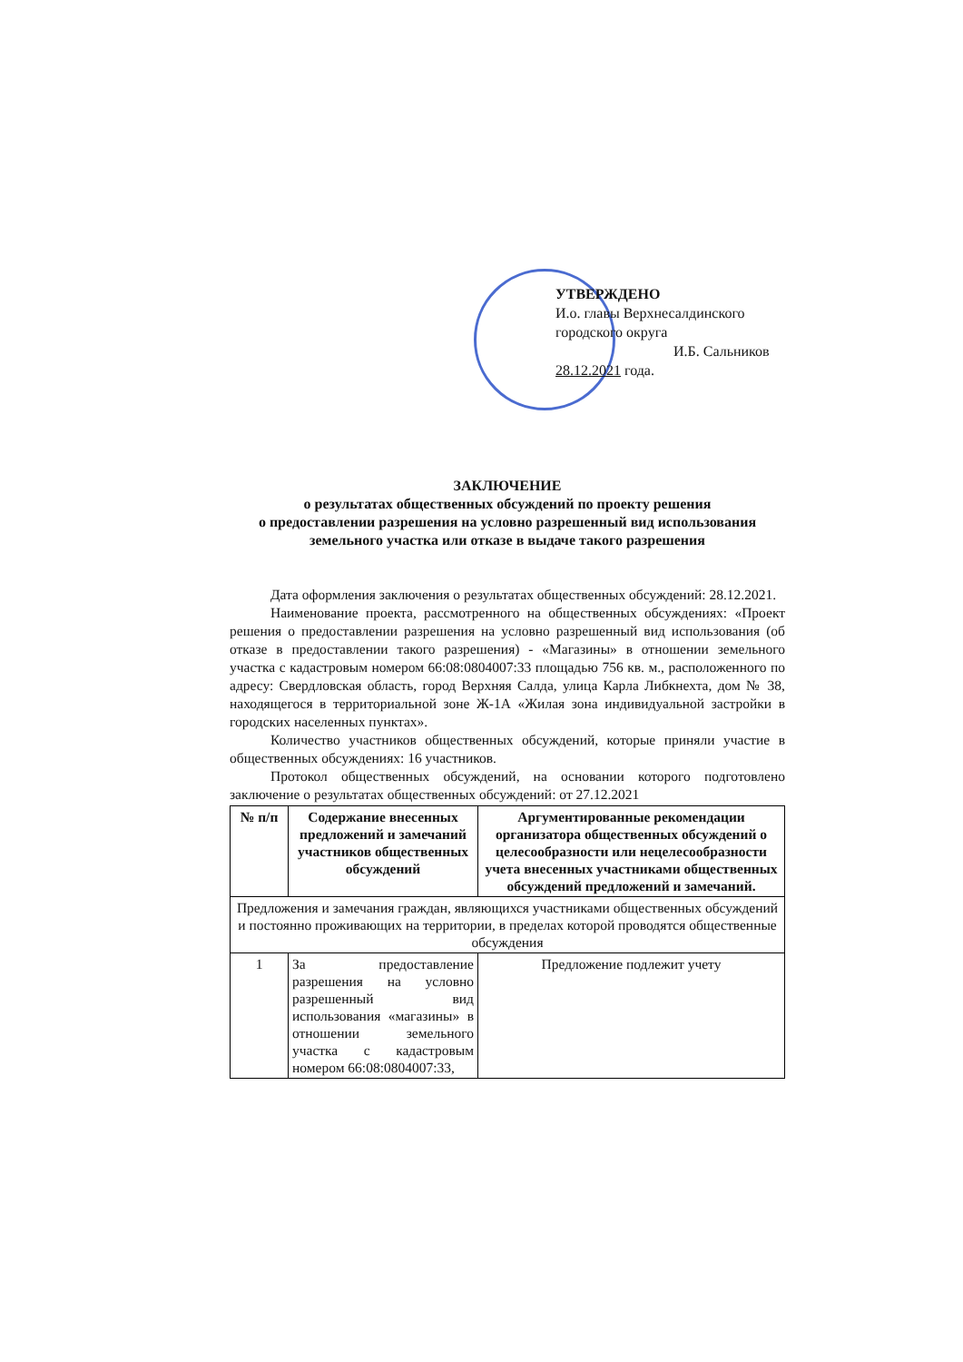УТВЕРЖДЕНО
И.о. главы Верхнесалдинского
городского округа
И.Б. Сальников
28.12.2021 года.
ЗАКЛЮЧЕНИЕ
о результатах общественных обсуждений по проекту решения
о предоставлении разрешения на условно разрешенный вид использования
земельного участка или отказе в выдаче такого разрешения
Дата оформления заключения о результатах общественных обсуждений: 28.12.2021.
Наименование проекта, рассмотренного на общественных обсуждениях: «Проект решения о предоставлении разрешения на условно разрешенный вид использования (об отказе в предоставлении такого разрешения) - «Магазины» в отношении земельного участка с кадастровым номером 66:08:0804007:33 площадью 756 кв. м., расположенного по адресу: Свердловская область, город Верхняя Салда, улица Карла Либкнехта, дом № 38, находящегося в территориальной зоне Ж-1А «Жилая зона индивидуальной застройки в городских населенных пунктах».
Количество участников общественных обсуждений, которые приняли участие в общественных обсуждениях: 16 участников.
Протокол общественных обсуждений, на основании которого подготовлено заключение о результатах общественных обсуждений: от 27.12.2021
| № п/п | Содержание внесенных предложений и замечаний участников общественных обсуждений | Аргументированные рекомендации организатора общественных обсуждений о целесообразности или нецелесообразности учета внесенных участниками общественных обсуждений предложений и замечаний. |
| --- | --- | --- |
| Предложения и замечания граждан, являющихся участниками общественных обсуждений и постоянно проживающих на территории, в пределах которой проводятся общественные обсуждения | | |
| 1 | За предоставление разрешения на условно разрешенный вид использования «магазины» в отношении земельного участка с кадастровым номером 66:08:0804007:33, | Предложение подлежит учету |